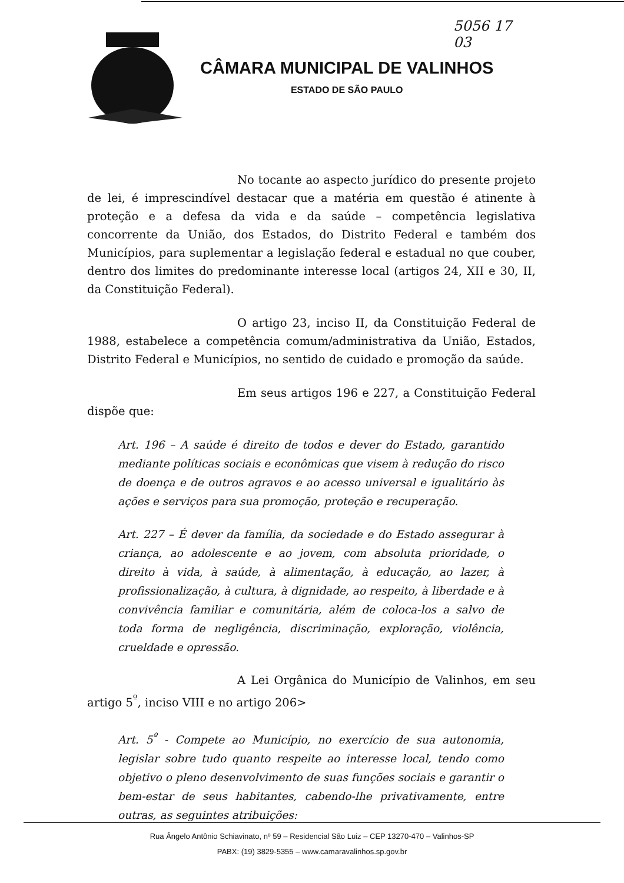5056 17
03
CÂMARA MUNICIPAL DE VALINHOS
ESTADO DE SÃO PAULO
No tocante ao aspecto jurídico do presente projeto de lei, é imprescindível destacar que a matéria em questão é atinente à proteção e a defesa da vida e da saúde – competência legislativa concorrente da União, dos Estados, do Distrito Federal e também dos Municípios, para suplementar a legislação federal e estadual no que couber, dentro dos limites do predominante interesse local (artigos 24, XII e 30, II, da Constituição Federal).
O artigo 23, inciso II, da Constituição Federal de 1988, estabelece a competência comum/administrativa da União, Estados, Distrito Federal e Municípios, no sentido de cuidado e promoção da saúde.
Em seus artigos 196 e 227, a Constituição Federal dispõe que:
Art. 196 – A saúde é direito de todos e dever do Estado, garantido mediante políticas sociais e econômicas que visem à redução do risco de doença e de outros agravos e ao acesso universal e igualitário às ações e serviços para sua promoção, proteção e recuperação.
Art. 227 – É dever da família, da sociedade e do Estado assegurar à criança, ao adolescente e ao jovem, com absoluta prioridade, o direito à vida, à saúde, à alimentação, à educação, ao lazer, à profissionalização, à cultura, à dignidade, ao respeito, à liberdade e à convivência familiar e comunitária, além de coloca-los a salvo de toda forma de negligência, discriminação, exploração, violência, crueldade e opressão.
A Lei Orgânica do Município de Valinhos, em seu artigo 5<sup>º</sup>, inciso VIII e no artigo 206>
Art. 5<sup>º</sup> - Compete ao Município, no exercício de sua autonomia, legislar sobre tudo quanto respeite ao interesse local, tendo como objetivo o pleno desenvolvimento de suas funções sociais e garantir o bem-estar de seus habitantes, cabendo-lhe privativamente, entre outras, as seguintes atribuições:
Rua Ângelo Antônio Schiavinato, nº 59 – Residencial São Luiz – CEP 13270-470 – Valinhos-SP
PABX: (19) 3829-5355 – www.camaravalinhos.sp.gov.br